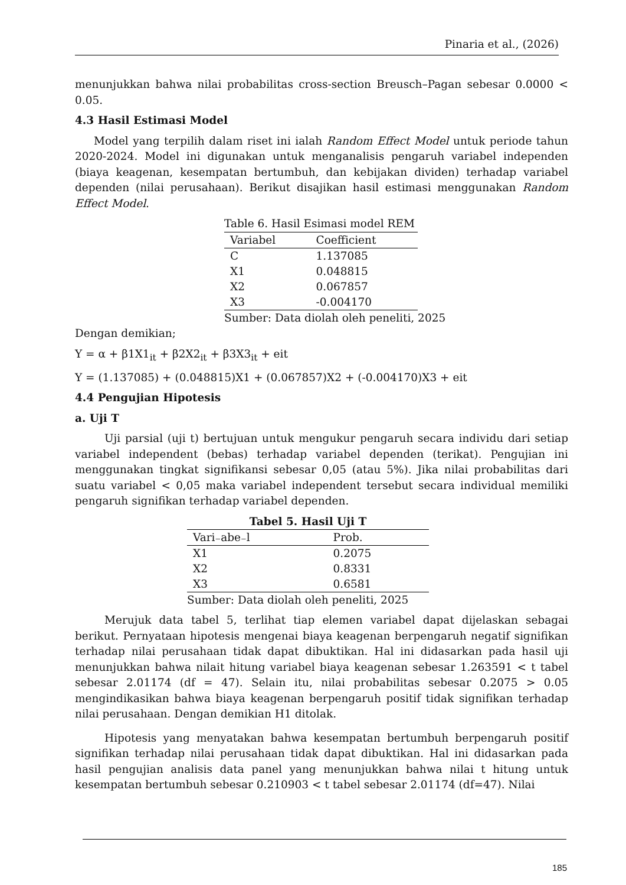Pinaria et al., (2026)
menunjukkan bahwa nilai probabilitas cross-section Breusch–Pagan sebesar 0.0000 < 0.05.
4.3 Hasil Estimasi Model
Model yang terpilih dalam riset ini ialah Random Effect Model untuk periode tahun 2020-2024. Model ini digunakan untuk menganalisis pengaruh variabel independen (biaya keagenan, kesempatan bertumbuh, dan kebijakan dividen) terhadap variabel dependen (nilai perusahaan). Berikut disajikan hasil estimasi menggunakan Random Effect Model.
Table 6. Hasil Esimasi model REM
| Variabel | Coefficient |
| --- | --- |
| C | 1.137085 |
| X1 | 0.048815 |
| X2 | 0.067857 |
| X3 | -0.004170 |
Sumber: Data diolah oleh peneliti, 2025
Dengan demikian;
Y = α + β1X1<sub>it</sub> + β2X2<sub>it</sub> + β3X3<sub>it</sub> + eit
Y = (1.137085) + (0.048815)X1 + (0.067857)X2 + (-0.004170)X3 + eit
4.4 Pengujian Hipotesis
a. Uji T
Uji parsial (uji t) bertujuan untuk mengukur pengaruh secara individu dari setiap variabel independent (bebas) terhadap variabel dependen (terikat). Pengujian ini menggunakan tingkat signifikansi sebesar 0,05 (atau 5%). Jika nilai probabilitas dari suatu variabel < 0,05 maka variabel independent tersebut secara individual memiliki pengaruh signifikan terhadap variabel dependen.
| Tabel 5. Hasil Uji T | |
| --- | --- |
| Vari₋abe₋l | Prob. |
| X1 | 0.2075 |
| X2 | 0.8331 |
| X3 | 0.6581 |
Sumber: Data diolah oleh peneliti, 2025
Merujuk data tabel 5, terlihat tiap elemen variabel dapat dijelaskan sebagai berikut. Pernyataan hipotesis mengenai biaya keagenan berpengaruh negatif signifikan terhadap nilai perusahaan tidak dapat dibuktikan. Hal ini didasarkan pada hasil uji menunjukkan bahwa nilait hitung variabel biaya keagenan sebesar 1.263591 < t tabel sebesar 2.01174 (df = 47). Selain itu, nilai probabilitas sebesar 0.2075 > 0.05 mengindikasikan bahwa biaya keagenan berpengaruh positif tidak signifikan terhadap nilai perusahaan. Dengan demikian H1 ditolak.
Hipotesis yang menyatakan bahwa kesempatan bertumbuh berpengaruh positif signifikan terhadap nilai perusahaan tidak dapat dibuktikan. Hal ini didasarkan pada hasil pengujian analisis data panel yang menunjukkan bahwa nilai t hitung untuk kesempatan bertumbuh sebesar 0.210903 < t tabel sebesar 2.01174 (df=47). Nilai
185